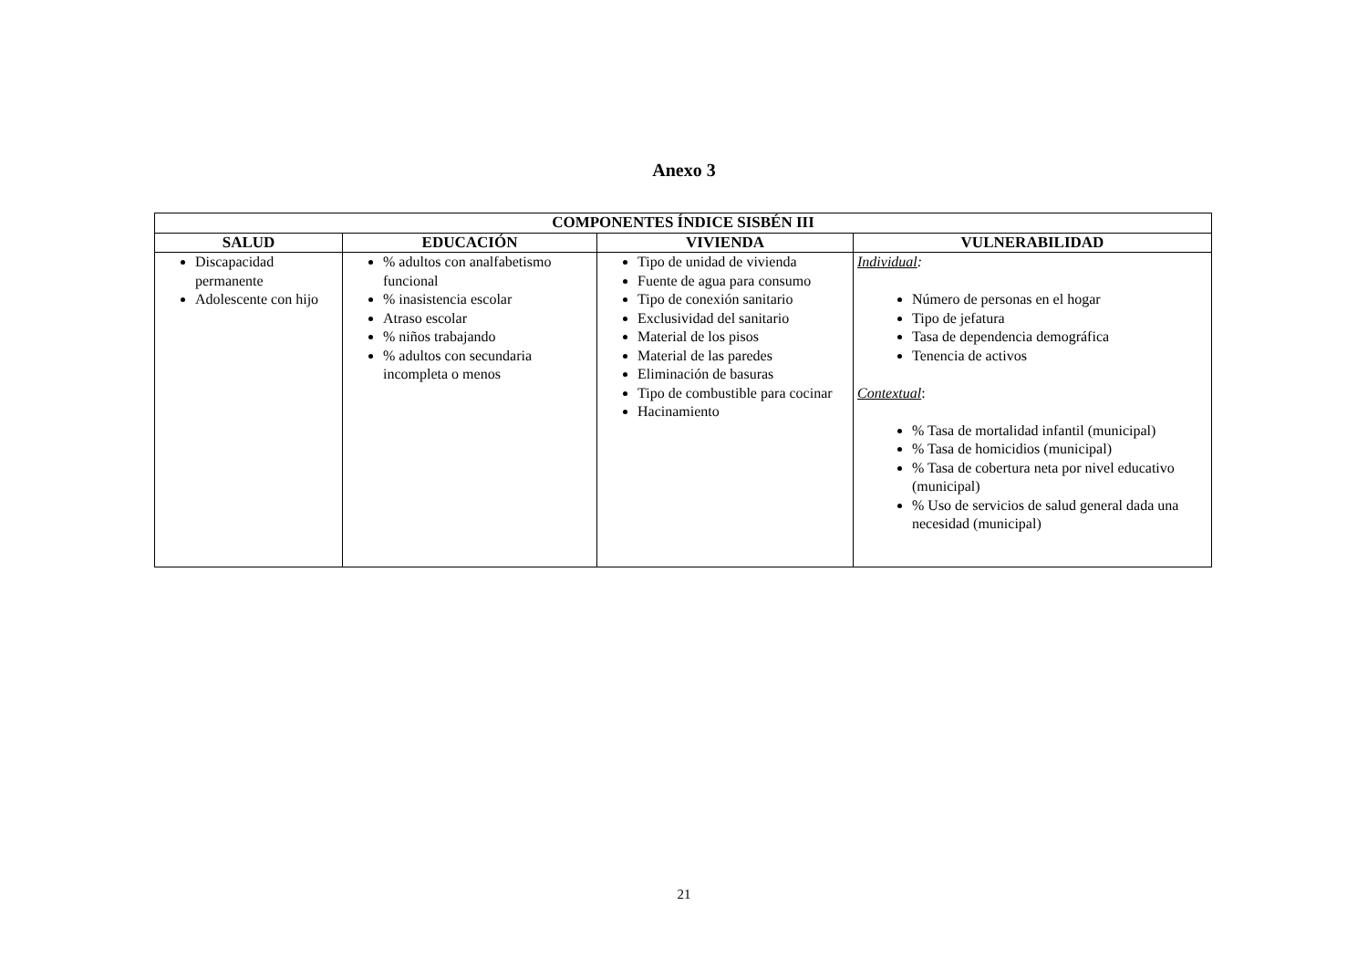Anexo 3
| COMPONENTES ÍNDICE SISBÉN III | | | |
| --- | --- | --- | --- |
| SALUD | EDUCACIÓN | VIVIENDA | VULNERABILIDAD |
| Discapacidad permanente Adolescente con hijo | % adultos con analfabetismo funcional % inasistencia escolar Atraso escolar % niños trabajando % adultos con secundaria incompleta o menos | Tipo de unidad de vivienda Fuente de agua para consumo Tipo de conexión sanitario Exclusividad del sanitario Material de los pisos Material de las paredes Eliminación de basuras Tipo de combustible para cocinar Hacinamiento | Individual : Número de personas en el hogar Tipo de jefatura Tasa de dependencia demográfica Tenencia de activos Contextual : % Tasa de mortalidad infantil (municipal) % Tasa de homicidios (municipal) % Tasa de cobertura neta por nivel educativo (municipal) % Uso de servicios de salud general dada una necesidad (municipal) |
21